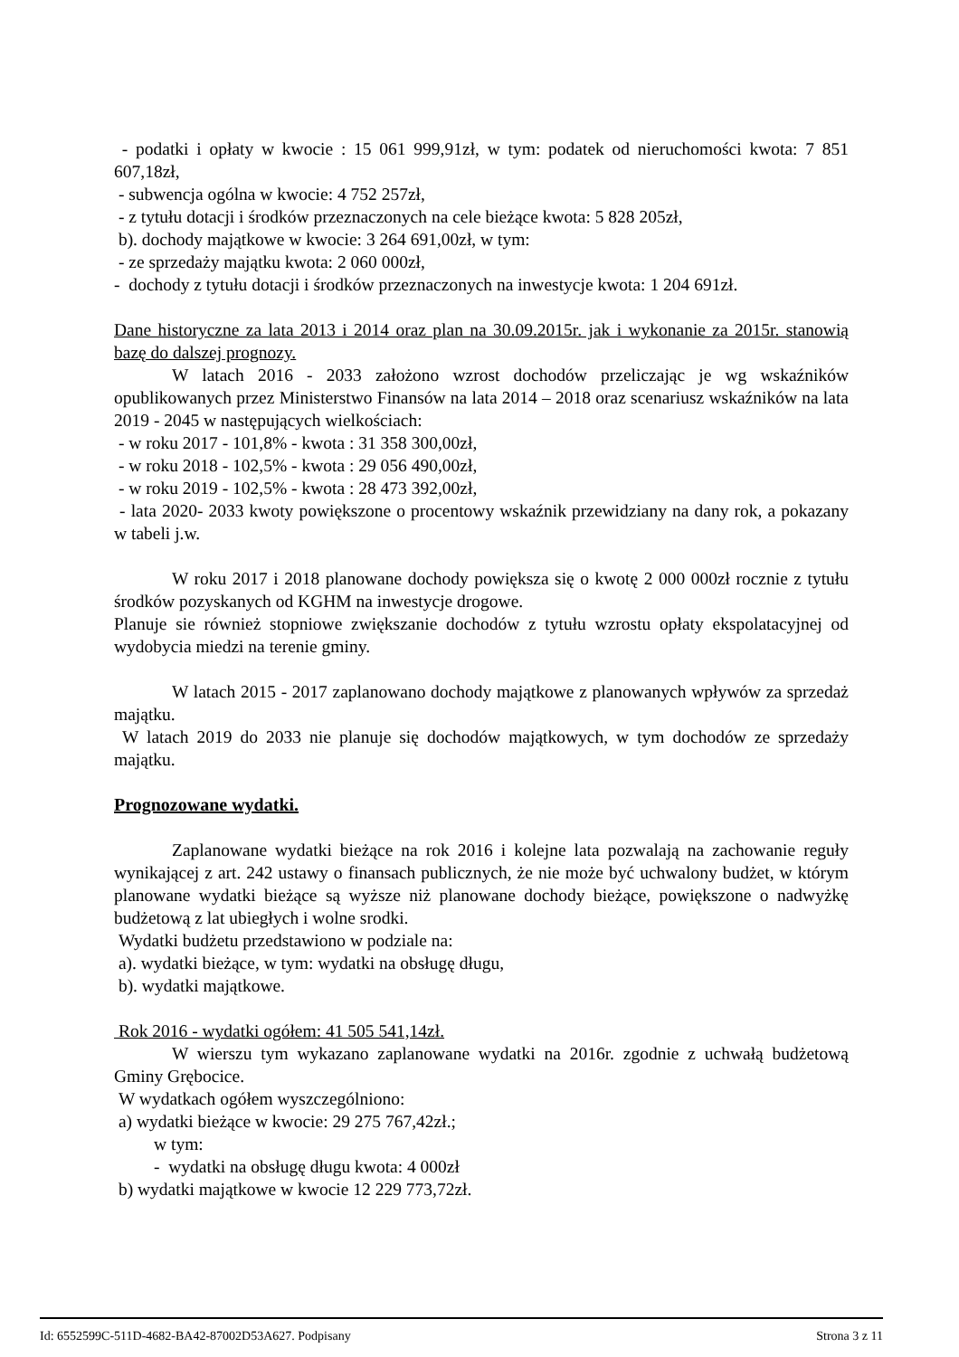- podatki i opłaty w kwocie : 15 061 999,91zł, w tym: podatek od nieruchomości kwota: 7 851 607,18zł,
- subwencja ogólna w kwocie: 4 752 257zł,
- z tytułu dotacji i środków przeznaczonych na cele bieżące kwota: 5 828 205zł,
b). dochody majątkowe w kwocie: 3 264 691,00zł, w tym:
- ze sprzedaży majątku kwota: 2 060 000zł,
- dochody z tytułu dotacji i środków przeznaczonych na inwestycje kwota: 1 204 691zł.
Dane historyczne za lata 2013 i 2014 oraz plan na 30.09.2015r. jak i wykonanie za 2015r. stanowią bazę do dalszej prognozy.
W latach 2016 - 2033 założono wzrost dochodów przeliczając je wg wskaźników opublikowanych przez Ministerstwo Finansów na lata 2014 – 2018 oraz scenariusz wskaźników na lata 2019 - 2045 w następujących wielkościach:
- w roku 2017 - 101,8% - kwota : 31 358 300,00zł,
- w roku 2018 - 102,5% - kwota : 29 056 490,00zł,
- w roku 2019 - 102,5% - kwota : 28 473 392,00zł,
- lata 2020- 2033 kwoty powiększone o procentowy wskaźnik przewidziany na dany rok, a pokazany w tabeli j.w.
W roku 2017 i 2018 planowane dochody powiększa się o kwotę 2 000 000zł rocznie z tytułu środków pozyskanych od KGHM na inwestycje drogowe.
Planuje sie również stopniowe zwiększanie dochodów z tytułu wzrostu opłaty ekspolatacyjnej od wydobycia miedzi na terenie gminy.
W latach 2015 - 2017 zaplanowano dochody majątkowe z planowanych wpływów za sprzedaż majątku.
W latach 2019 do 2033 nie planuje się dochodów majątkowych, w tym dochodów ze sprzedaży majątku.
Prognozowane wydatki.
Zaplanowane wydatki bieżące na rok 2016 i kolejne lata pozwalają na zachowanie reguły wynikającej z art. 242 ustawy o finansach publicznych, że nie może być uchwalony budżet, w którym planowane wydatki bieżące są wyższe niż planowane dochody bieżące, powiększone o nadwyżkę budżetową z lat ubiegłych i wolne srodki.
Wydatki budżetu przedstawiono w podziale na:
a). wydatki bieżące, w tym: wydatki na obsługę długu,
b). wydatki majątkowe.
Rok 2016 - wydatki ogółem: 41 505 541,14zł.
W wierszu tym wykazano zaplanowane wydatki na 2016r. zgodnie z uchwałą budżetową Gminy Grębocice.
W wydatkach ogółem wyszczególniono:
a) wydatki bieżące w kwocie: 29 275 767,42zł.;
w tym:
- wydatki na obsługę długu kwota: 4 000zł
b) wydatki majątkowe w kwocie 12 229 773,72zł.
Id: 6552599C-511D-4682-BA42-87002D53A627. Podpisany Strona 3 z 11